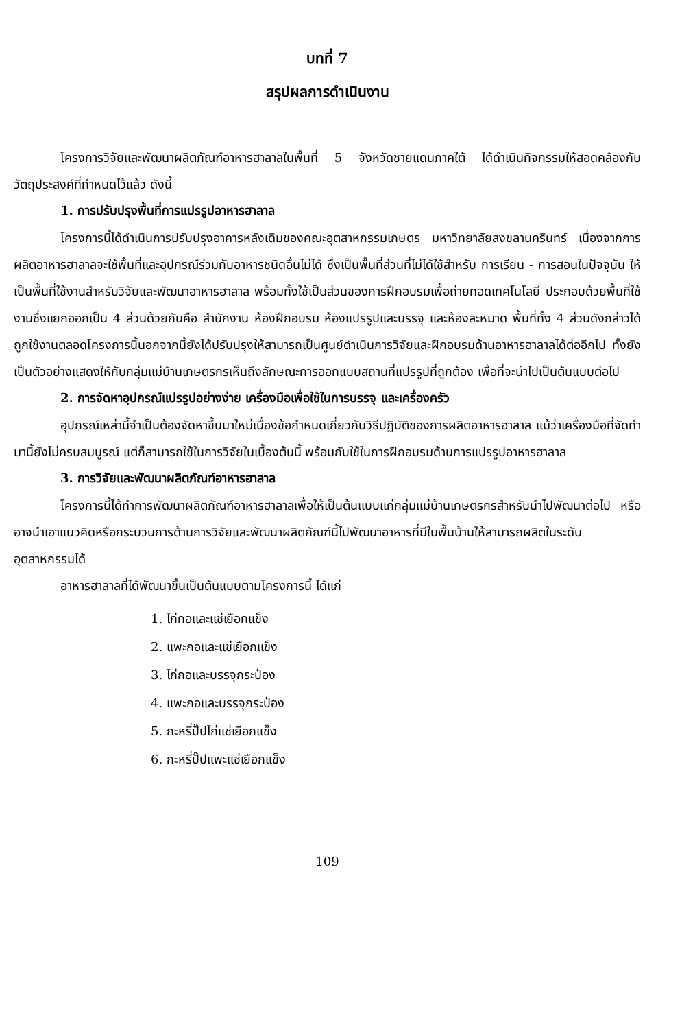บทที่ 7
สรุปผลการดำเนินงาน
โครงการวิจัยและพัฒนาผลิตภัณฑ์อาหารฮาลาลในพื้นที่ 5 จังหวัดชายแดนภาคใต้ ได้ดำเนินกิจกรรมให้สอดคล้องกับวัตถุประสงค์ที่กำหนดไว้แล้ว ดังนี้
1. การปรับปรุงพื้นที่การแปรรูปอาหารฮาลาล
โครงการนี้ได้ดำเนินการปรับปรุงอาคารหลังเดิมของคณะอุตสาหกรรมเกษตร มหาวิทยาลัยสงขลานครินทร์ เนื่องจากการผลิตอาหารฮาลาลจะใช้พื้นที่และอุปกรณ์ร่วมกับอาหารชนิดอื่นไม่ได้ ซึ่งเป็นพื้นที่ส่วนที่ไม่ได้ใช้สำหรับ การเรียน - การสอนในปัจจุบัน ให้เป็นพื้นที่ใช้งานสำหรับวิจัยและพัฒนาอาหารฮาลาล พร้อมทั้งใช้เป็นส่วนของการฝึกอบรมเพื่อถ่ายทอดเทคโนโลยี ประกอบด้วยพื้นที่ใช้งานซึ่งแยกออกเป็น 4 ส่วนด้วยกันคือ สำนักงาน ห้องฝึกอบรม ห้องแปรรูปและบรรจุ และห้องละหมาด พื้นที่ทั้ง 4 ส่วนดังกล่าวได้ถูกใช้งานตลอดโครงการนี้นอกจากนี้ยังได้ปรับปรุงให้สามารถเป็นศูนย์ดำเนินการวิจัยและฝึกอบรมด้านอาหารฮาลาลได้ต่ออีกไป ทั้งยังเป็นตัวอย่างแสดงให้กับกลุ่มแม่บ้านเกษตรกรเห็นถึงลักษณะการออกแบบสถานที่แปรรูปที่ถูกต้อง เพื่อที่จะนำไปเป็นต้นแบบต่อไป
2. การจัดหาอุปกรณ์แปรรูปอย่างง่าย เครื่องมือเพื่อใช้ในการบรรจุ และเครื่องครัว
อุปกรณ์เหล่านี้จำเป็นต้องจัดหาขึ้นมาใหม่เนื่องข้อกำหนดเกี่ยวกับวิธีปฏิบัติของการผลิตอาหารฮาลาล แม้ว่าเครื่องมือที่จัดทำมานี้ยังไม่ครบสมบูรณ์ แต่ก็สามารถใช้ในการวิจัยในเบื้องต้นนี้ พร้อมกับใช้ในการฝึกอบรมด้านการแปรรูปอาหารฮาลาล
3. การวิจัยและพัฒนาผลิตภัณฑ์อาหารฮาลาล
โครงการนี้ได้ทำการพัฒนาผลิตภัณฑ์อาหารฮาลาลเพื่อให้เป็นต้นแบบแก่กลุ่มแม่บ้านเกษตรกรสำหรับนำไปพัฒนาต่อไป หรืออาจนำเอาแนวคิดหรือกระบวนการด้านการวิจัยและพัฒนาผลิตภัณฑ์นี้ไปพัฒนาอาหารที่มีในพื้นบ้านให้สามารถผลิตในระดับอุตสาหกรรมได้
อาหารฮาลาลที่ได้พัฒนาขึ้นเป็นต้นแบบตามโครงการนี้ ได้แก่
1. ไก่กอและแช่เยือกแข็ง
2. แพะกอและแช่เยือกแข็ง
3. ไก่กอและบรรจุกระป๋อง
4. แพะกอและบรรจุกระป๋อง
5. กะหรี่ปั๊ปไก่แช่เยือกแข็ง
6. กะหรี่ปั๊ปแพะแช่เยือกแข็ง
109